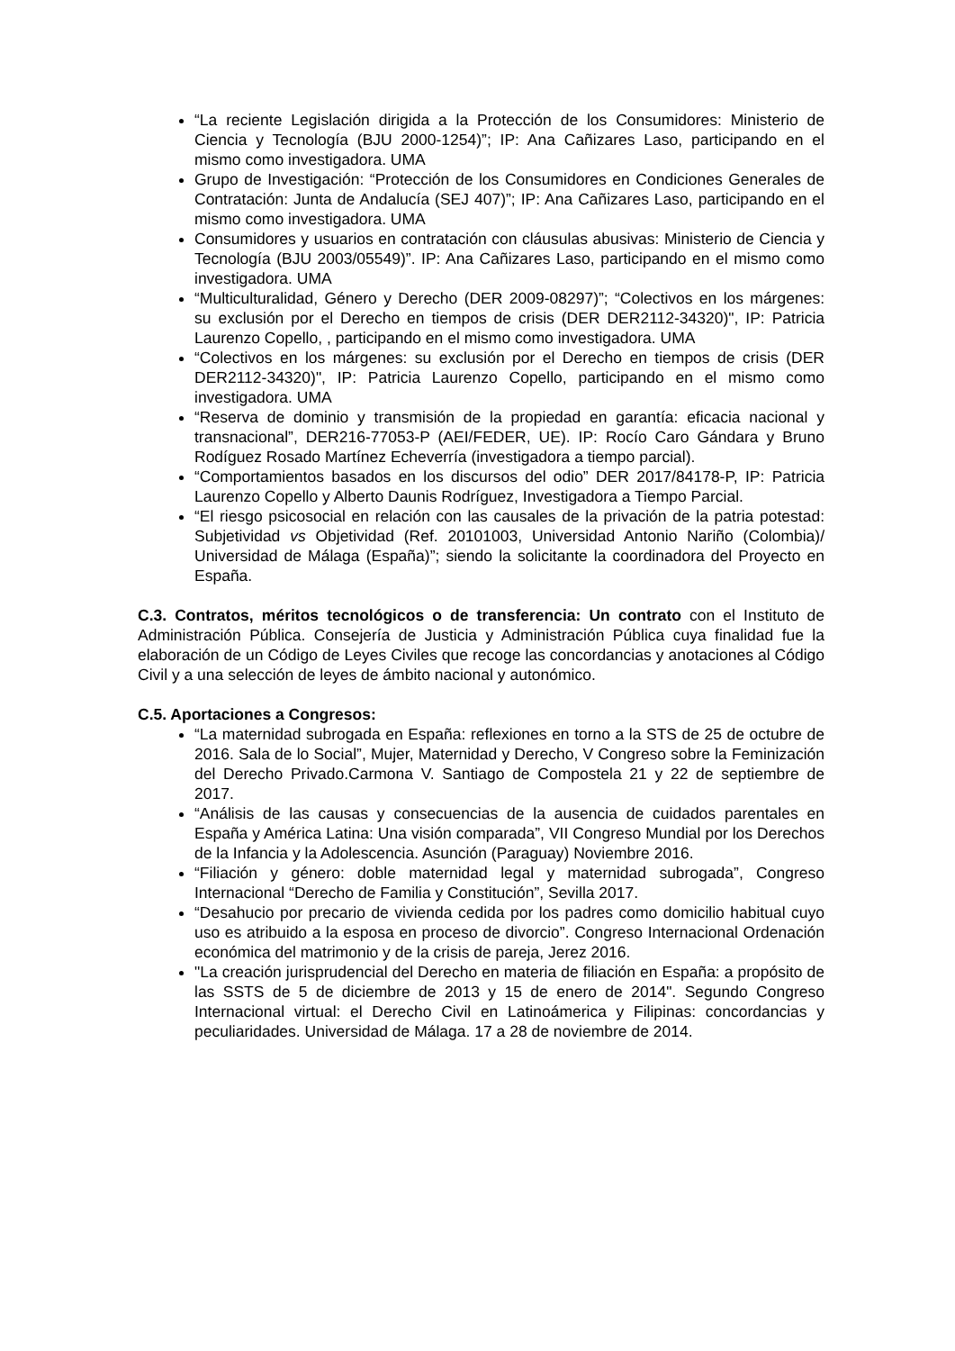“La reciente Legislación dirigida a la Protección de los Consumidores: Ministerio de Ciencia y Tecnología (BJU 2000-1254)”; IP: Ana Cañizares Laso, participando en el mismo como investigadora. UMA
Grupo de Investigación: “Protección de los Consumidores en Condiciones Generales de Contratación: Junta de Andalucía (SEJ 407)”; IP: Ana Cañizares Laso, participando en el mismo como investigadora. UMA
Consumidores y usuarios en contratación con cláusulas abusivas: Ministerio de Ciencia y Tecnología (BJU 2003/05549)”. IP: Ana Cañizares Laso, participando en el mismo como investigadora. UMA
“Multiculturalidad, Género y Derecho (DER 2009-08297)”; “Colectivos en los márgenes: su exclusión por el Derecho en tiempos de crisis (DER DER2112-34320)", IP: Patricia Laurenzo Copello, , participando en el mismo como investigadora. UMA
“Colectivos en los márgenes: su exclusión por el Derecho en tiempos de crisis (DER DER2112-34320)", IP: Patricia Laurenzo Copello, participando en el mismo como investigadora. UMA
“Reserva de dominio y transmisión de la propiedad en garantía: eficacia nacional y transnacional”, DER216-77053-P (AEI/FEDER, UE). IP: Rocío Caro Gándara y Bruno Rodíguez Rosado Martínez Echeverría (investigadora a tiempo parcial).
“Comportamientos basados en los discursos del odio” DER 2017/84178-P, IP: Patricia Laurenzo Copello y Alberto Daunis Rodríguez, Investigadora a Tiempo Parcial.
“El riesgo psicosocial en relación con las causales de la privación de la patria potestad: Subjetividad vs Objetividad (Ref. 20101003, Universidad Antonio Nariño (Colombia)/ Universidad de Málaga (España)”; siendo la solicitante la coordinadora del Proyecto en España.
C.3. Contratos, méritos tecnológicos o de transferencia: Un contrato con el Instituto de Administración Pública. Consejería de Justicia y Administración Pública cuya finalidad fue la elaboración de un Código de Leyes Civiles que recoge las concordancias y anotaciones al Código Civil y a una selección de leyes de ámbito nacional y autonómico.
C.5. Aportaciones a Congresos:
“La maternidad subrogada en España: reflexiones en torno a la STS de 25 de octubre de 2016. Sala de lo Social”, Mujer, Maternidad y Derecho, V Congreso sobre la Feminización del Derecho Privado.Carmona V. Santiago de Compostela 21 y 22 de septiembre de 2017.
“Análisis de las causas y consecuencias de la ausencia de cuidados parentales en España y América Latina: Una visión comparada”, VII Congreso Mundial por los Derechos de la Infancia y la Adolescencia. Asunción (Paraguay) Noviembre 2016.
“Filiación y género: doble maternidad legal y maternidad subrogada”, Congreso Internacional “Derecho de Familia y Constitución”, Sevilla 2017.
“Desahucio por precario de vivienda cedida por los padres como domicilio habitual cuyo uso es atribuido a la esposa en proceso de divorcio”. Congreso Internacional Ordenación económica del matrimonio y de la crisis de pareja, Jerez 2016.
"La creación jurisprudencial del Derecho en materia de filiación en España: a propósito de las SSTS de 5 de diciembre de 2013 y 15 de enero de 2014". Segundo Congreso Internacional virtual: el Derecho Civil en Latinoámerica y Filipinas: concordancias y peculiaridades. Universidad de Málaga. 17 a 28 de noviembre de 2014.